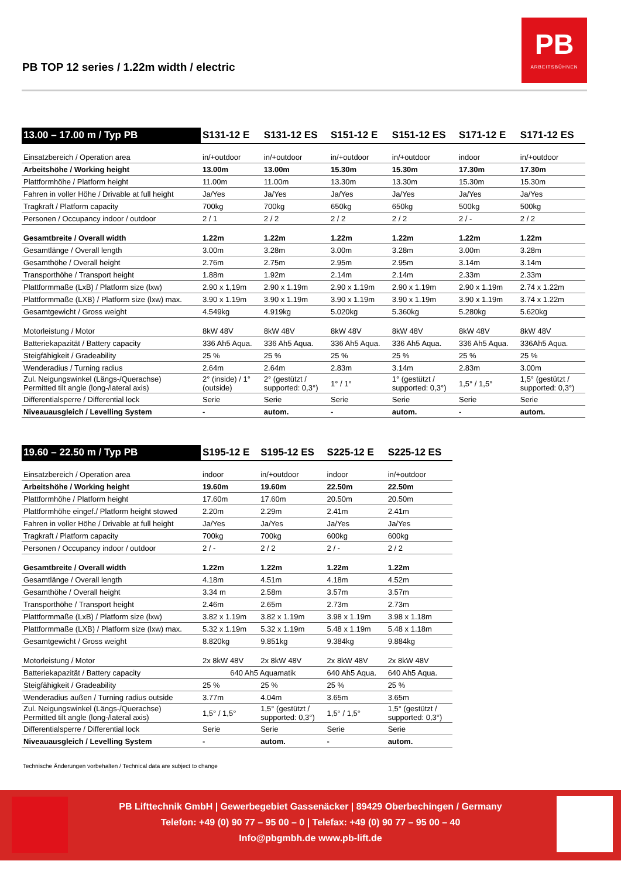PB
ARBEITSBÜHNEN
PB TOP 12 series / 1.22m width / electric
| 13.00 – 17.00 m / Typ PB | S131-12 E | S131-12 ES | S151-12 E | S151-12 ES | S171-12 E | S171-12 ES |
| --- | --- | --- | --- | --- | --- | --- |
| Einsatzbereich / Operation area | in/+outdoor | in/+outdoor | in/+outdoor | in/+outdoor | indoor | in/+outdoor |
| Arbeitshöhe / Working height | 13.00m | 13.00m | 15.30m | 15.30m | 17.30m | 17.30m |
| Plattformhöhe / Platform height | 11.00m | 11.00m | 13.30m | 13.30m | 15.30m | 15.30m |
| Fahren in voller Höhe / Drivable at full height | Ja/Yes | Ja/Yes | Ja/Yes | Ja/Yes | Ja/Yes | Ja/Yes |
| Tragkraft / Platform capacity | 700kg | 700kg | 650kg | 650kg | 500kg | 500kg |
| Personen / Occupancy indoor / outdoor | 2 / 1 | 2 / 2 | 2 / 2 | 2 / 2 | 2 / - | 2 / 2 |
| Gesamtbreite / Overall width | 1.22m | 1.22m | 1.22m | 1.22m | 1.22m | 1.22m |
| Gesamtlänge / Overall length | 3.00m | 3.28m | 3.00m | 3.28m | 3.00m | 3.28m |
| Gesamthöhe / Overall height | 2.76m | 2.75m | 2.95m | 2.95m | 3.14m | 3.14m |
| Transporthöhe / Transport height | 1.88m | 1.92m | 2.14m | 2.14m | 2.33m | 2.33m |
| Plattformmaße (LxB) / Platform size (lxw) | 2.90 x 1,19m | 2.90 x 1.19m | 2.90 x 1.19m | 2.90 x 1.19m | 2.90 x 1.19m | 2.74 x 1.22m |
| Plattformmaße (LXB) / Platform size (lxw) max. | 3.90 x 1.19m | 3.90 x 1.19m | 3.90 x 1.19m | 3.90 x 1.19m | 3.90 x 1.19m | 3.74 x 1.22m |
| Gesamtgewicht / Gross weight | 4.549kg | 4.919kg | 5.020kg | 5.360kg | 5.280kg | 5.620kg |
| Motorleistung / Motor | 8kW 48V | 8kW 48V | 8kW 48V | 8kW 48V | 8kW 48V | 8kW 48V |
| Batteriekapazität / Battery capacity | 336 Ah5 Aqua. | 336 Ah5 Aqua. | 336 Ah5 Aqua. | 336 Ah5 Aqua. | 336 Ah5 Aqua. | 336Ah5 Aqua. |
| Steigfähigkeit / Gradeability | 25 % | 25 % | 25 % | 25 % | 25 % | 25 % |
| Wenderadius / Turning radius | 2.64m | 2.64m | 2.83m | 3.14m | 2.83m | 3.00m |
| Zul. Neigungswinkel (Längs-/Querachse) Permitted tilt angle (long-/lateral axis) | 2° (inside) / 1° (outside) | 2° (gestützt / supported: 0,3°) | 1° / 1° | 1° (gestützt / supported: 0,3°) | 1,5° / 1,5° | 1,5° (gestützt / supported: 0,3°) |
| Differentialsperre / Differential lock | Serie | Serie | Serie | Serie | Serie | Serie |
| Niveauausgleich / Levelling System | - | autom. | - | autom. | - | autom. |
| 19.60 – 22.50 m / Typ PB | S195-12 E | S195-12 ES | S225-12 E | S225-12 ES |
| --- | --- | --- | --- | --- |
| Einsatzbereich / Operation area | indoor | in/+outdoor | indoor | in/+outdoor |
| Arbeitshöhe / Working height | 19.60m | 19.60m | 22.50m | 22.50m |
| Plattformhöhe / Platform height | 17.60m | 17.60m | 20.50m | 20.50m |
| Plattformhöhe eingef./ Platform height stowed | 2.20m | 2.29m | 2.41m | 2.41m |
| Fahren in voller Höhe / Drivable at full height | Ja/Yes | Ja/Yes | Ja/Yes | Ja/Yes |
| Tragkraft / Platform capacity | 700kg | 700kg | 600kg | 600kg |
| Personen / Occupancy indoor / outdoor | 2 / - | 2 / 2 | 2 / - | 2 / 2 |
| Gesamtbreite / Overall width | 1.22m | 1.22m | 1.22m | 1.22m |
| Gesamtlänge / Overall length | 4.18m | 4.51m | 4.18m | 4.52m |
| Gesamthöhe / Overall height | 3.34 m | 2.58m | 3.57m | 3.57m |
| Transporthöhe / Transport height | 2.46m | 2.65m | 2.73m | 2.73m |
| Plattformmaße (LxB) / Platform size (lxw) | 3.82 x 1.19m | 3.82 x 1.19m | 3.98 x 1.19m | 3.98 x 1.18m |
| Plattformmaße (LXB) / Platform size (lxw) max. | 5.32 x 1.19m | 5.32 x 1.19m | 5.48 x 1.19m | 5.48 x 1.18m |
| Gesamtgewicht / Gross weight | 8.820kg | 9.851kg | 9.384kg | 9.884kg |
| Motorleistung / Motor | 2x 8kW 48V | 2x 8kW 48V | 2x 8kW 48V | 2x 8kW 48V |
| Batteriekapazität / Battery capacity | 640 Ah5 Aquamatik | | 640 Ah5 Aqua. | 640 Ah5 Aqua. |
| Steigfähigkeit / Gradeability | 25 % | 25 % | 25 % | 25 % |
| Wenderadius außen / Turning radius outside | 3.77m | 4.04m | 3.65m | 3.65m |
| Zul. Neigungswinkel (Längs-/Querachse) Permitted tilt angle (long-/lateral axis) | 1,5° / 1,5° | 1,5° (gestützt / supported: 0,3°) | 1,5° / 1,5° | 1,5° (gestützt / supported: 0,3°) |
| Differentialsperre / Differential lock | Serie | Serie | Serie | Serie |
| Niveauausgleich / Levelling System | - | autom. | - | autom. |
Technische Änderungen vorbehalten / Technical data are subject to change
PB Lifttechnik GmbH | Gewerbegebiet Gassenäcker | 89429 Oberbechingen / Germany
Telefon: +49 (0) 90 77 – 95 00 – 0 | Telefax: +49 (0) 90 77 – 95 00 – 40
Info@pbgmbh.de www.pb-lift.de